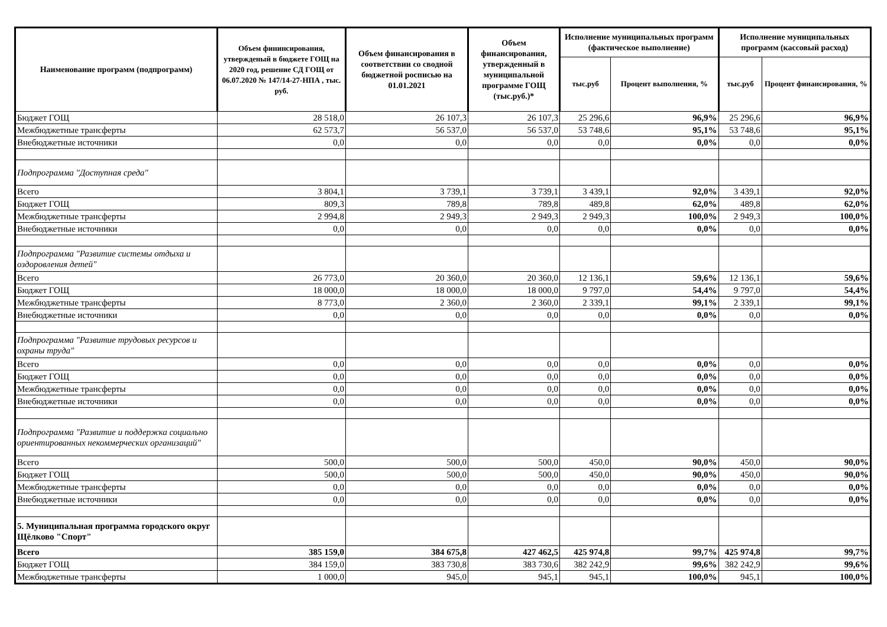| Наименование программ (подпрограмм) | Объем фининсирования, утвержденый в бюджете ГОЩ на 2020 год, решение СД ГОЩ от 06.07.2020 № 147/14-27-НПА , тыс. руб. | Объем финансирования в соответствии со сводной бюджетной росписью на 01.01.2021 | Объем финансирования, утвержденный в муниципальной программе ГОЩ (тыс.руб.)* | Исполнение муниципальных программ (фактическое выполнение) | | Исполнение муниципальных программ (кассовый расход) | |
| --- | --- | --- | --- | --- | --- | --- | --- |
| | | | | тыс.руб | Процент выполнения, % | тыс.руб | Процент финансирования, % |
| Бюджет ГОЩ | 28 518,0 | 26 107,3 | 26 107,3 | 25 296,6 | 96,9% | 25 296,6 | 96,9% |
| Межбюджетные трансферты | 62 573,7 | 56 537,0 | 56 537,0 | 53 748,6 | 95,1% | 53 748,6 | 95,1% |
| Внебюджетные источники | 0,0 | 0,0 | 0,0 | 0,0 | 0,0% | 0,0 | 0,0% |
| Подпрограмма "Доступная среда" | | | | | | | |
| Всего | 3 804,1 | 3 739,1 | 3 739,1 | 3 439,1 | 92,0% | 3 439,1 | 92,0% |
| Бюджет ГОЩ | 809,3 | 789,8 | 789,8 | 489,8 | 62,0% | 489,8 | 62,0% |
| Межбюджетные трансферты | 2 994,8 | 2 949,3 | 2 949,3 | 2 949,3 | 100,0% | 2 949,3 | 100,0% |
| Внебюджетные источники | 0,0 | 0,0 | 0,0 | 0,0 | 0,0% | 0,0 | 0,0% |
| Подпрограмма "Развитие системы отдыха и оздоровления детей" | | | | | | | |
| Всего | 26 773,0 | 20 360,0 | 20 360,0 | 12 136,1 | 59,6% | 12 136,1 | 59,6% |
| Бюджет ГОЩ | 18 000,0 | 18 000,0 | 18 000,0 | 9 797,0 | 54,4% | 9 797,0 | 54,4% |
| Межбюджетные трансферты | 8 773,0 | 2 360,0 | 2 360,0 | 2 339,1 | 99,1% | 2 339,1 | 99,1% |
| Внебюджетные источники | 0,0 | 0,0 | 0,0 | 0,0 | 0,0% | 0,0 | 0,0% |
| Подпрограмма "Развитие трудовых ресурсов и охраны труда" | | | | | | | |
| Всего | 0,0 | 0,0 | 0,0 | 0,0 | 0,0% | 0,0 | 0,0% |
| Бюджет ГОЩ | 0,0 | 0,0 | 0,0 | 0,0 | 0,0% | 0,0 | 0,0% |
| Межбюджетные трансферты | 0,0 | 0,0 | 0,0 | 0,0 | 0,0% | 0,0 | 0,0% |
| Внебюджетные источники | 0,0 | 0,0 | 0,0 | 0,0 | 0,0% | 0,0 | 0,0% |
| Подпрограмма "Развитие и поддержка социально ориентированных некоммерческих организаций" | | | | | | | |
| Всего | 500,0 | 500,0 | 500,0 | 450,0 | 90,0% | 450,0 | 90,0% |
| Бюджет ГОЩ | 500,0 | 500,0 | 500,0 | 450,0 | 90,0% | 450,0 | 90,0% |
| Межбюджетные трансферты | 0,0 | 0,0 | 0,0 | 0,0 | 0,0% | 0,0 | 0,0% |
| Внебюджетные источники | 0,0 | 0,0 | 0,0 | 0,0 | 0,0% | 0,0 | 0,0% |
| 5. Муниципальная программа городского округ Щёлково "Спорт" | | | | | | | |
| Всего | 385 159,0 | 384 675,8 | 427 462,5 | 425 974,8 | 99,7% | 425 974,8 | 99,7% |
| Бюджет ГОЩ | 384 159,0 | 383 730,8 | 383 730,6 | 382 242,9 | 99,6% | 382 242,9 | 99,6% |
| Межбюджетные трансферты | 1 000,0 | 945,0 | 945,1 | 945,1 | 100,0% | 945,1 | 100,0% |